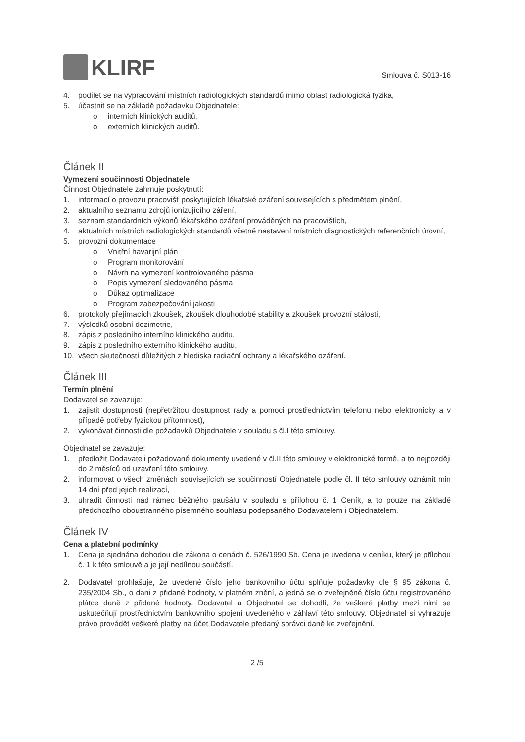KLIRF
Smlouva č. S013-16
4. podílet se na vypracování místních radiologických standardů mimo oblast radiologická fyzika,
5. účastnit se na základě požadavku Objednatele:
o interních klinických auditů,
o externích klinických auditů.
Článek II
Vymezení součinnosti Objednatele
Činnost Objednatele zahrnuje poskytnutí:
1. informací o provozu pracovišť poskytujících lékařské ozáření souvisejících s předmětem plnění,
2. aktuálního seznamu zdrojů ionizujícího záření,
3. seznam standardních výkonů lékařského ozáření prováděných na pracovištích,
4. aktuálních místních radiologických standardů včetně nastavení místních diagnostických referenčních úrovní,
5. provozní dokumentace
o Vnitřní havarijní plán
o Program monitorování
o Návrh na vymezení kontrolovaného pásma
o Popis vymezení sledovaného pásma
o Důkaz optimalizace
o Program zabezpečování jakosti
6. protokoly přejímacích zkoušek, zkoušek dlouhodobé stability a zkoušek provozní stálosti,
7. výsledků osobní dozimetrie,
8. zápis z posledního interního klinického auditu,
9. zápis z posledního externího klinického auditu,
10. všech skutečností důležitých z hlediska radiační ochrany a lékařského ozáření.
Článek III
Termín plnění
Dodavatel se zavazuje:
1. zajistit dostupnosti (nepřetržitou dostupnost rady a pomoci prostřednictvím telefonu nebo elektronicky a v případě potřeby fyzickou přítomnost),
2. vykonávat činnosti dle požadavků Objednatele v souladu s čl.I této smlouvy.
Objednatel se zavazuje:
1. předložit Dodavateli požadované dokumenty uvedené v čl.II této smlouvy v elektronické formě, a to nejpozději do 2 měsíců od uzavření této smlouvy,
2. informovat o všech změnách souvisejících se součinností Objednatele podle čl. II této smlouvy oznámit min 14 dní před jejich realizací,
3. uhradit činnosti nad rámec běžného paušálu v souladu s přílohou č. 1 Ceník, a to pouze na základě předchozího oboustranného písemného souhlasu podepsaného Dodavatelem i Objednatelem.
Článek IV
Cena a platební podmínky
1. Cena je sjednána dohodou dle zákona o cenách č. 526/1990 Sb. Cena je uvedena v ceníku, který je přílohou č. 1 k této smlouvě a je její nedílnou součástí.
2. Dodavatel prohlašuje, že uvedené číslo jeho bankovního účtu splňuje požadavky dle § 95 zákona č. 235/2004 Sb., o dani z přidané hodnoty, v platném znění, a jedná se o zveřejněné číslo účtu registrovaného plátce daně z přidané hodnoty. Dodavatel a Objednatel se dohodli, že veškeré platby mezi nimi se uskutečňují prostřednictvím bankovního spojení uvedeného v záhlaví této smlouvy. Objednatel si vyhrazuje právo provádět veškeré platby na účet Dodavatele předaný správci daně ke zveřejnění.
2 /5